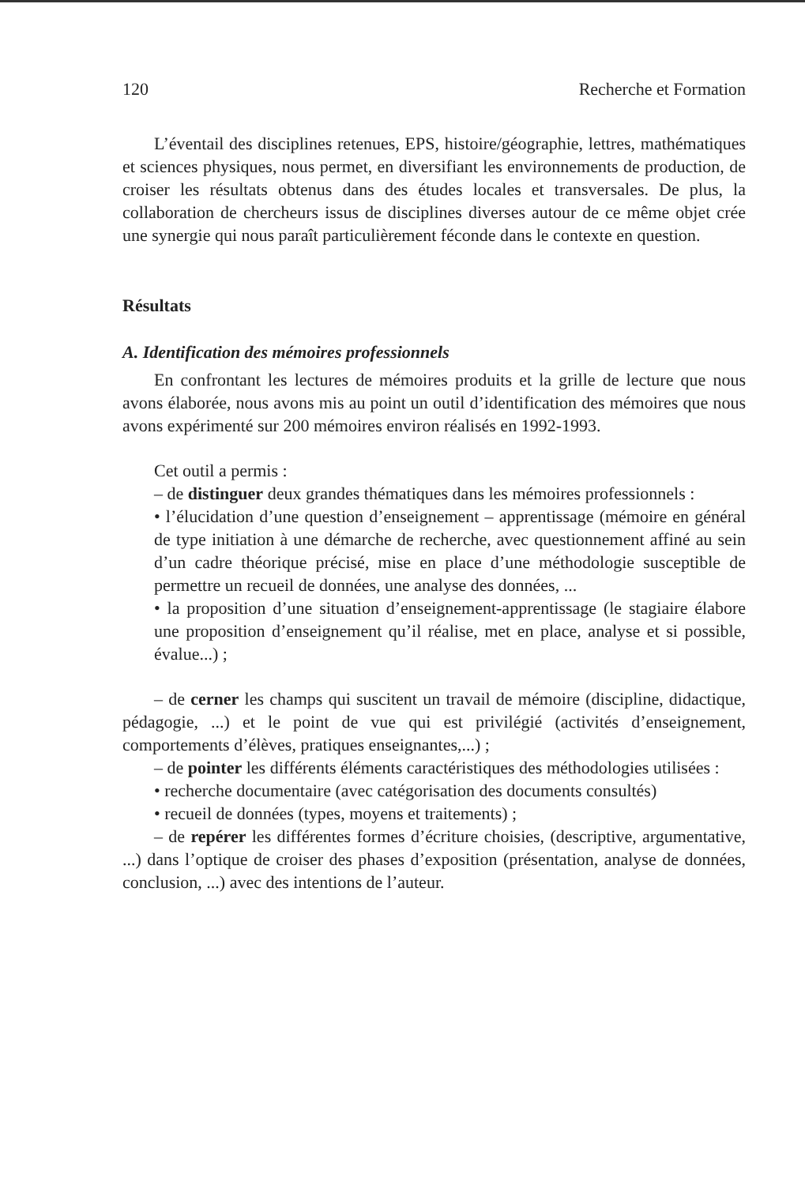120 Recherche et Formation
L’éventail des disciplines retenues, EPS, histoire/géographie, lettres, mathématiques et sciences physiques, nous permet, en diversifiant les environnements de production, de croiser les résultats obtenus dans des études locales et transversales. De plus, la collaboration de chercheurs issus de disciplines diverses autour de ce même objet crée une synergie qui nous paraît particulièrement féconde dans le contexte en question.
Résultats
A. Identification des mémoires professionnels
En confrontant les lectures de mémoires produits et la grille de lecture que nous avons élaborée, nous avons mis au point un outil d’identification des mémoires que nous avons expérimenté sur 200 mémoires environ réalisés en 1992-1993.
Cet outil a permis :
– de distinguer deux grandes thématiques dans les mémoires professionnels :
• l’élucidation d’une question d’enseignement – apprentissage (mémoire en général de type initiation à une démarche de recherche, avec questionnement affiné au sein d’un cadre théorique précisé, mise en place d’une méthodologie susceptible de permettre un recueil de données, une analyse des données, ...
• la proposition d’une situation d’enseignement-apprentissage (le stagiaire élabore une proposition d’enseignement qu’il réalise, met en place, analyse et si possible, évalue...) ;
– de cerner les champs qui suscitent un travail de mémoire (discipline, didactique, pédagogie, ...) et le point de vue qui est privilégié (activités d’enseignement, comportements d’élèves, pratiques enseignantes,...) ;
– de pointer les différents éléments caractéristiques des méthodologies utilisées :
• recherche documentaire (avec catégorisation des documents consultés)
• recueil de données (types, moyens et traitements) ;
– de repérer les différentes formes d’écriture choisies, (descriptive, argumentative, ...) dans l’optique de croiser des phases d’exposition (présentation, analyse de données, conclusion, ...) avec des intentions de l’auteur.